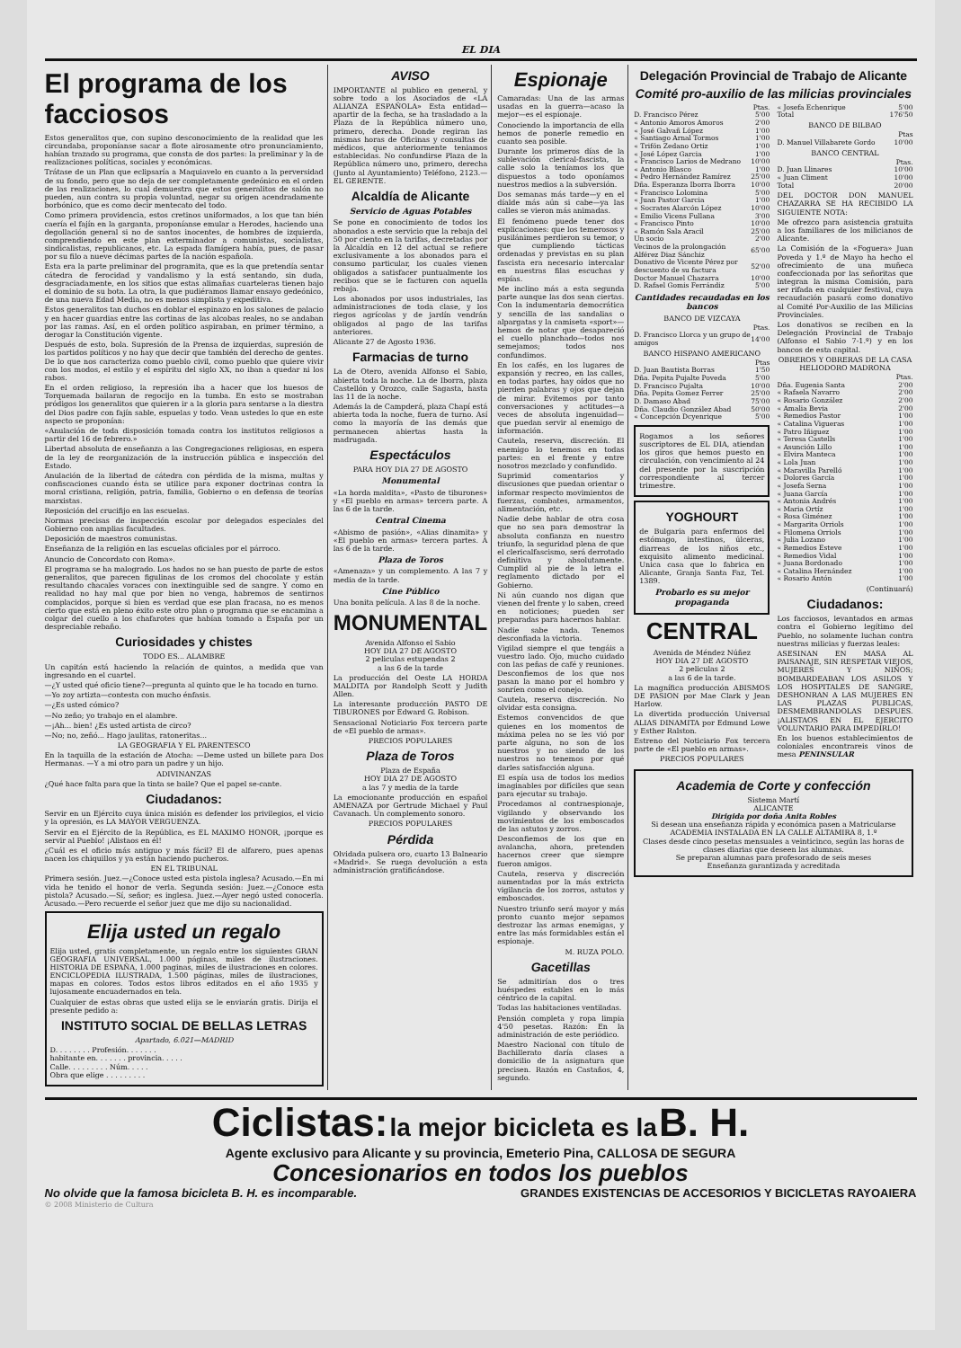EL DIA
El programa de los facciosos
Estos generalitos que, con supino desconocimiento de la realidad que les circundaba, proponíanse sacar a flote airosamente otro pronunciamiento, habían trazado su programa, que consta de dos partes: la preliminar y la de realizaciones políticas, sociales y económicas.
Trátase de un Plan que eclipsaría a Maquiavelo en cuanto a la perversidad de su fondo, pero que no deja de ser completamente gedeónico en el orden de las realizaciones, lo cual demuestra que estos generalitos de salón no pueden, aun contra su propia voluntad, negar su origen acendradamente borbónico, que es como decir mentecato del todo.
Como primera providencia, estos cretinos uniformados, a los que tan bién caería el fajín en la garganta, proponíanse emular a Herodes, haciendo una degollación general si no de santos inocentes, de hombres de izquierda, comprendiendo en este plan exterminador a comunistas, socialistas, sindicalistas, republicanos, etc. La espada flamígera había, pues, de pasar por su filo a nueve décimas partes de la nación española.
Esta era la parte preliminar del programita, que es la que pretendía sentar cátedra de ferocidad y vandalismo y la está sentando, sin duda, desgraciadamente, en los sitios que estas alimañas cuarteleras tienen bajo el dominio de su bota. La otra, la que pudiéramos llamar ensayo gedeónico, de una nueva Edad Media, no es menos simplista y expeditiva.
Estos generalitos tan duchos en doblar el espinazo en los salones de palacio y en hacer guardias entre las cortinas de las alcobas reales, no se andaban por las ramas. Así, en el orden político aspiraban, en primer término, a derogar la Constitución vigente.
Después de esto, bola. Supresión de la Prensa de izquierdas, supresión de los partidos políticos y no hay que decir que también del derecho de gentes. De lo que nos caracteriza como pueblo civil, como pueblo que quiere vivir con los modos, el estilo y el espíritu del siglo XX, no iban a quedar ni los rabos.
En el orden religioso, la represión iba a hacer que los huesos de Torquemada bailaran de regocijo en la tumba. En esto se mostraban pródigos los generalitos que quieren ir a la gloria para sentarse a la diestra del Dios padre con fajín sable, espuelas y todo. Vean ustedes lo que en este aspecto se proponían:
«Anulación de toda disposición tomada contra los institutos religiosos a partir del 16 de febrero.»
Libertad absoluta de enseñanza a las Congregaciones religiosas, en espera de la ley de reorganización de la instrucción pública e inspección del Estado.
Anulación de la libertad de cátedra con pérdida de la misma, multas y confiscaciones cuando ésta se utilice para exponer doctrinas contra la moral cristiana, religión, patria, familia, Gobierno o en defensa de teorías marxistas.
Reposición del crucifijo en las escuelas.
Normas precisas de inspección escolar por delegados especiales del Gobierno con amplias facultades.
Deposición de maestros comunistas.
Enseñanza de la religión en las escuelas oficiales por el párroco.
Anuncio de Concordato con Roma».
El programa se ha malogrado. Los hados no se han puesto de parte de estos generalitos, que parecen figulinas de los cromos del chocolate y están resultando chacales voraces con inextinguible sed de sangre. Y como en realidad no hay mal que por bien no venga, habremos de sentirnos complacidos, porque si bien es verdad que ese plan fracasa, no es menos cierto que está en pleno éxito este otro plan o programa que se encamina a colgar del cuello a los chafarotes que habían tomado a España por un despreciable rebaño.
Curiosidades y chistes
TODO ES... ALAMBRE
Un capitán está haciendo la relación de quintos, a medida que van ingresando en el cuartel.
—¿Y usted qué oficio tiene?—pregunta al quinto que le ha tocado en turno.
—Yo zoy artizta—contesta con mucho énfasis.
—¿Es usted cómico?
—No zeño; yo trabajo en el alambre.
—¡Ah... bien! ¿Es usted artista de circo?
—No; no, zeñó... Hago jaulitas, ratoneritas...
LA GEOGRAFIA Y EL PARENTESCO
En la taquilla de la estación de Atocha: —Deme usted un billete para Dos Hermanas. —Y a mi otro para un padre y un hijo.
ADIVINANZAS
¿Qué hace falta para que la tinta se baile? Que el papel se-cante.
Ciudadanos:
Servir en un Ejército cuya única misión es defender los privilegios, el vicio y la opresión, es LA MAYOR VERGUENZA.
Servir en el Ejército de la República, es EL MAXIMO HONOR, ¡porque es servir al Pueblo! ¡Alistaos en él!
¿Cuál es el oficio más antiguo y más fácil? El de alfarero, pues apenas nacen los chiquillos y ya están haciendo pucheros.
EN EL TRIBUNAL
Primera sesión. Juez.—¿Conoce usted esta pistola inglesa? Acusado.—En mi vida he tenido el honor de verla. Segunda sesión: Juez.—¿Conoce esta pistola? Acusado.—Sí, señor; es inglesa. Juez.—Ayer negó usted conocerla. Acusado.—Pero recuerde el señor juez que me dijo su nacionalidad.
Elija usted un regalo
Elija usted, gratis completamente, un regalo entre los siguientes GRAN GEOGRAFIA UNIVERSAL, 1.000 páginas, miles de ilustraciones. HISTORIA DE ESPAÑA, 1.000 paginas, miles de ilustraciones en colores. ENCICLOPEDIA ILUSTRADA, 1.500 páginas, miles de ilustraciones, mapas en colores. Todos estos libros editados en el año 1935 y lujosamente encuadernados en tela.
Cualquier de estas obras que usted elija se le enviarán gratis. Dirija el presente pedido a:
INSTITUTO SOCIAL DE BELLAS LETRAS
Apartado, 6.021—MADRID
D. . . . . . . . Profesión. . . . . . .
habitante en. . . . . . . provincia. . . . .
Calle. . . . . . . . . Núm. . . . .
Obra que elige . . . . . . . . .
AVISO
IMPORTANTE al publico en general, y sobre todo a los Asociados de «LA ALIANZA ESPAÑOLA» Esta entidad—apartir de la fecha, se ha trasladado a la Plaza de la República número uno, primero, derecha. Donde regiran las mismas horas de Oficinas y consultas de médicos, que anteriormente teniamos establecidas. No confundirse Plaza de la República número uno, primero, derecha (Junto al Ayuntamiento) Teléfono, 2123.—EL GERENTE.
Alcaldía de Alicante
Servicio de Aguas Potables
Se pone en conocimiento de todos los abonados a este servicio que la rebaja del 50 por ciento en la tarifas, decretadas por la Alcaldía en 12 del actual se refiere exclusivamente a los abonados para el consumo particular, los cuales vienen obligados a satisfacer puntualmente los recibos que se le facturen con aquella rebaja.
Los abonados por usos industriales, las administraciones de toda clase, y los riegos agrícolas y de jardín vendrán obligados al pago de las tarifas anteriores.
Alicante 27 de Agosto 1936.
Farmacias de turno
La de Otero, avenida Alfonso el Sabio, abierta toda la noche. La de Iborra, plaza Castellón y Orozco, calle Sagasta, hasta las 11 de la noche.
Además la de Campderá, plaza Chapí está abierta toda la noche, fuera de turno. Así como la mayoría de las demás que permanecen abiertas hasta la madrugada.
Espectáculos
PARA HOY DIA 27 DE AGOSTO
Monumental
«La horda maldita», «Pasto de tiburones» y «El pueblo en armas» tercera parte. A las 6 de la tarde.
Central Cinema
«Abismo de pasión», «Alias dinamita» y «El pueblo en armas» tercera partes. A las 6 de la tarde.
Plaza de Toros
«Amenaza» y un complemento. A las 7 y media de la tarde.
Cine Público
Una bonita película. A las 8 de la noche.
MONUMENTAL
Avenida Alfonso el Sabio
HOY DIA 27 DE AGOSTO
2 peliculas estupendas 2
a las 6 de la tarde
La producción del Oeste LA HORDA MALDITA por Randolph Scott y Judith Allen.
La interesante producción PASTO DE TIBURONES por Edward G. Robison.
Sensacional Noticiario Fox tercera parte de «El pueblo de armas».
PRECIOS POPULARES
Plaza de Toros
Plaza de España
HOY DIA 27 DE AGOSTO
a las 7 y media de la tarde
La emocionante producción en español AMENAZA por Gertrude Michael y Paul Cavanach. Un complemento sonoro.
PRECIOS POPULARES
Pérdida
Olvidada pulsera oro, cuarto 13 Balneario «Madrid». Se ruega devolución a esta administración gratificándose.
Espionaje
Camaradas: Una de las armas usadas en la guerra—acaso la mejor—es el espionaje.
Conociendo la importancia de ella hemos de ponerle remedio en cuanto sea posible.
Durante los primeros días de la sublevación clerical-fascista, la calle solo la teníamos los que dispuestos a todo oponíamos nuestros medios a la subversión.
Dos semanas más tarde—y en el díalde más aún si cabe—ya las calles se vieron más animadas.
El fenómeno puede tener dos explicaciones: que los temerosos y pusilánimes perdieron su temor, o que cumpliendo tácticas ordenadas y previstas en su plan fascista era necesario intercalar en nuestras filas escuchas y espías.
Me inclino más a esta segunda parte aunque las dos sean ciertas. Con la indumentaria democrática y sencilla de las sandalias o alpargatas y la camiseta «sport»—hemos de notar que desapareció el cuello planchado—todos nos semejamos; todos nos confundimos.
En los cafés, en los lugares de expansión y recreo, en las calles, en todas partes, hay oídos que no pierden palabras y ojos que dejan de mirar. Evitemos por tanto conversaciones y actitudes—a veces de absoluta ingenuidad—que puedan servir al enemigo de información.
Cautela, reserva, discreción. El enemigo lo tenemos en todas partes: en el frente y entre nosotros mezclado y confundido.
Suprimid comentarios y discusiones que puedan orientar o informar respecto movimientos de fuerzas, combates, armamentos, alimentación, etc.
Nadie debe hablar de otra cosa que no sea para demostrar la absoluta confianza en nuestro triunfo, la seguridad plena de que el clericalfascismo, será derrotado definitiva y absolutamente. Cumplid al pie de la letra el reglamento dictado por el Gobierno.
Ni aún cuando nos digan que vienen del frente y lo saben, creed en noticiones; pueden ser preparadas para hacernos hablar.
Nadie sabe nada. Tenemos desconfiada la victoria.
Vigilad siempre el que tengáis a vuestro lado. Ojo, mucho cuidado con las peñas de café y reuniones. Desconfiemos de los que nos pasan la mano por el hombro y sonríen como el conejo.
Cautela, reserva discreción. No olvidar esta consigna.
Estemos convencidos de que quienes en los momentos de máxima pelea no se les vió por parte alguna, no son de los nuestros y no siendo de los nuestros no tenemos por qué darles satisfacción alguna.
El espía usa de todos los medios imaginables por difíciles que sean para ejecutar su trabajo.
Procedamos al contraespionaje, vigilando y observando los movimientos de los emboscados de las astutos y zorros.
Desconfiemos de los que en avalancha, ahora, pretenden hacernos creer que siempre fueron amigos.
Cautela, reserva y discreción aumentadas por la más extricta vigilancia de los zorros, astutos y emboscados.
Nuestro triunfo será mayor y más pronto cuanto mejor sepamos destrozar las armas enemigas, y entre las más formidables están el espionaje.
M. RUZA POLO.
Gacetillas
Se admitirían dos o tres huéspedes estables en lo más céntrico de la capital.
Todas las habitaciones ventiladas.
Pensión completa y ropa limpia 4'50 pesetas. Razón: En la administración de este periódico.
Maestro Nacional con título de Bachillerato daría clases a domicilio de la asignatura que precisen. Razón en Castaños, 4, segundo.
Delegación Provincial de Trabajo de Alicante
Comité pro-auxilio de las milicias provinciales
| | Ptas. |
| D. Francisco Pérez | 5'00 |
| « Antonio Amoros Amoros | 2'00 |
| « José Galvañ López | 1'00 |
| « Santiago Arnal Tormos | 1'00 |
| « Trifón Zedano Ortiz | 1'00 |
| « José López Garcia | 1'00 |
| « Francisco Larios de Medrano | 10'00 |
| « Antonio Blasco | 1'00 |
| « Pedro Hernández Ramírez | 25'00 |
| Dña. Esperanza Iborra Iborra | 10'00 |
| « Francisco Lolomina | 5'00 |
| « Juan Pastor Garcia | 1'00 |
| « Socrates Alarcón López | 10'00 |
| « Emilio Vicens Fullana | 3'00 |
| « Francisco Pinto | 10'00 |
| « Ramón Sala Aracil | 25'00 |
| Un socio | 2'00 |
| Vecinos de la prolongación Alférez Diaz Sánchiz | 65'00 |
| Donativo de Vicente Pérez por descuento de su factura | 52'00 |
| Doctor Manuel Chazarra | 10'00 |
| D. Rafael Gomis Ferrándiz | 5'00 |
Cantidades recaudadas en los bancos
BANCO DE VIZCAYA
| | Ptas. |
| D. Francisco Llorca y un grupo de amigos | 14'00 |
BANCO HISPANO AMERICANO
| | Ptas |
| D. Juan Bautista Borras | 1'50 |
| Dña. Pepita Pujalte Poveda | 5'00 |
| D. Francisco Pujalta | 10'00 |
| Dña. Pepita Gomez Ferrer | 25'00 |
| D. Damaso Abad | 75'00 |
| Dña. Claudio González Abad | 50'00 |
| « Concepción Dcyenrique | 5'00 |
Rogamos a los señores suscriptores de EL DIA, atiendan los giros que hemos puesto en circulación, con vencimiento al 24 del presente por la suscripción correspondiente al tercer trimestre.
YOGHOURT
de Bulgaria para enfermos del estómago, intestinos, úlceras, diarreas de los niños etc., exquisito alimento medicinal. Unica casa que lo fabrica en Alicante, Granja Santa Faz, Tel. 1389.
Probarlo es su mejor propaganda
CENTRAL
Avenida de Méndez Núñez
HOY DIA 27 DE AGOSTO
2 peliculas 2
a las 6 de la tarde.
La magnífica producción ABISMOS DE PASION por Mae Clark y Jean Harlow.
La divertida producción Universal ALIAS DINAMITA por Edmund Lowe y Esther Ralston.
Estreno del Noticiario Fox tercera parte de «El pueblo en armas».
PRECIOS POPULARES
| « Josefa Echenrique | 5'00 |
| Total | 176'50 |
BANCO DE BILBAO
| | Ptas |
| D. Manuel Villabarete Gordo | 10'00 |
BANCO CENTRAL
| | Ptas. |
| D. Juan Llinares | 10'00 |
| « Juan Climent | 10'00 |
| Total | 20'00 |
DEL DOCTOR DON MANUEL CHAZARRA SE HA RECIBIDO LA SIGUIENTE NOTA:
Me ofrezco para asistencia gratuita a los familiares de los milicianos de Alicante.
La Comisión de la «Foguera» Juan Poveda y 1.º de Mayo ha hecho el ofrecimiento de una muñeca confeccionada por las señoritas que integran la misma Comisión, para ser rifada en cualquier festival, cuya recaudación pasará como donativo al Comité Por-Auxilio de las Milicias Provinciales.
Los donativos se reciben en la Delegación Provincial de Trabajo (Alfonso el Sabio 7-1.º) y en los bancos de esta capital.
OBREROS Y OBRERAS DE LA CASA HELIODORO MADRONA
| | Ptas. |
| Dña. Eugenia Santa | 2'00 |
| « Rafaela Navarro | 2'00 |
| « Rosario González | 2'00 |
| « Amalia Bevia | 2'00 |
| « Remedios Pastor | 1'00 |
| « Catalina Vigueras | 1'00 |
| « Patro Iñiguez | 1'00 |
| « Teresa Castells | 1'00 |
| « Asunción Lillo | 1'00 |
| « Elvira Manteca | 1'00 |
| « Lola Juan | 1'00 |
| « Maravilla Parelló | 1'00 |
| « Dolores García | 1'00 |
| « Josefa Serna | 1'00 |
| « Juana García | 1'00 |
| « Antonia Andrés | 1'00 |
| « Maria Ortíz | 1'00 |
| « Rosa Giménez | 1'00 |
| « Margarita Orriols | 1'00 |
| « Filomena Orriols | 1'00 |
| « Julia Lozano | 1'00 |
| « Remedios Esteve | 1'00 |
| « Remedios Vidal | 1'00 |
| « Juana Bordonado | 1'00 |
| « Catalina Hernández | 1'00 |
| « Rosario Antón | 1'00 |
(Continuará)
Ciudadanos:
Los facciosos, levantados en armas contra el Gobierno legítimo del Pueblo, no solamente luchan contra nuestras milicias y fuerzas leales:
ASESINAN EN MASA AL PAISANAJE, SIN RESPETAR VIEJOS, MUJERES Y NIÑOS; BOMBARDEABAN LOS ASILOS Y LOS HOSPITALES DE SANGRE, DESHONRAN A LAS MUJERES EN LAS PLAZAS PUBLICAS, DESMEMBRANDOLAS DESPUES. ¡ALISTAOS EN EL EJERCITO VOLUNTARIO PARA IMPEDIRLO!
En los buenos establecimientos de coloniales encontrareis vinos de mesa PENINSULAR
Academia de Corte y confección
Sistema Martí
ALICANTE
Dirigida por doña Anita Robles
Si desean una enseñanza rápida y económica pasen a Matricularse
ACADEMIA INSTALADA EN LA CALLE ALTAMIRA 8, 1.º
Clases desde cinco pesetas mensuales a veinticinco, según las horas de clases diarias que deseen las alumnas.
Se preparan alumnas para profesorado de seis meses
Enseñanza garantizada y acreditada
Ciclistas: la mejor bicicleta es la B. H.
Agente exclusivo para Alicante y su provincia, Emeterio Pina, CALLOSA DE SEGURA
Concesionarios en todos los pueblos
No olvide que la famosa bicicleta B. H. es incomparable. GRANDES EXISTENCIAS DE ACCESORIOS Y BICICLETAS RAYOAIERA
© 2008 Ministerio de Cultura